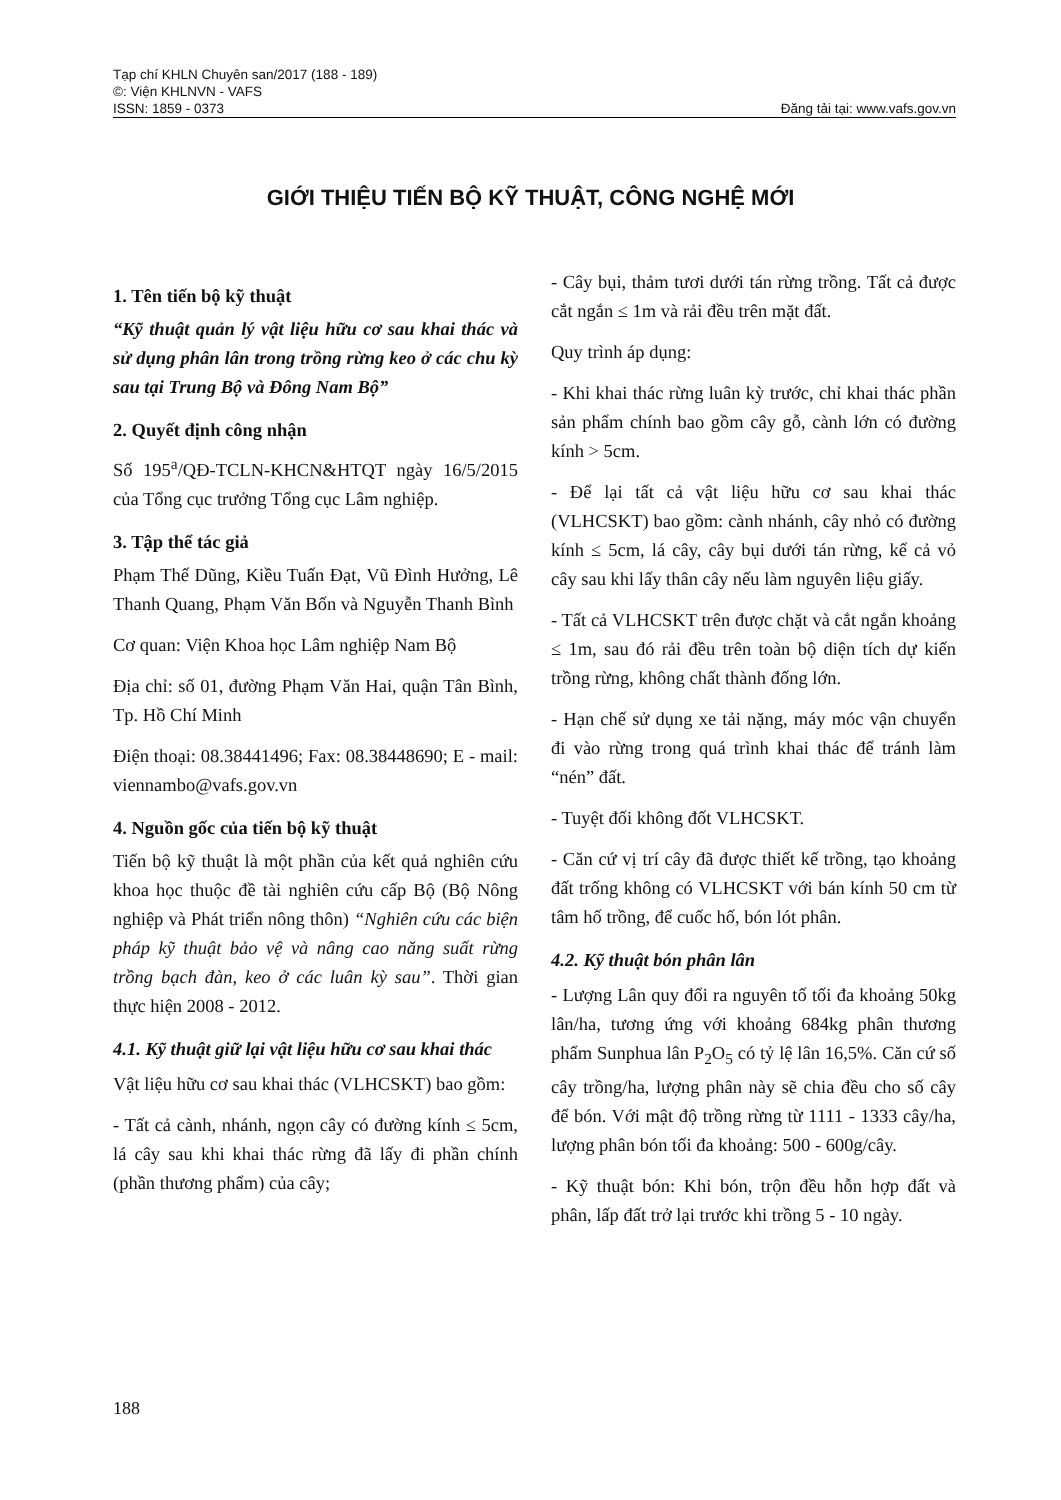Tạp chí KHLN Chuyên san/2017 (188 - 189)
©: Viện KHLNVN - VAFS
ISSN: 1859 - 0373 Đăng tải tại: www.vafs.gov.vn
GIỚI THIỆU TIẾN BỘ KỸ THUẬT, CÔNG NGHỆ MỚI
1. Tên tiến bộ kỹ thuật
“Kỹ thuật quản lý vật liệu hữu cơ sau khai thác và sử dụng phân lân trong trồng rừng keo ở các chu kỳ sau tại Trung Bộ và Đông Nam Bộ”
2. Quyết định công nhận
Số 195<sup>a</sup>/QĐ-TCLN-KHCN&HTQT ngày 16/5/2015 của Tổng cục trưởng Tổng cục Lâm nghiệp.
3. Tập thể tác giả
Phạm Thế Dũng, Kiều Tuấn Đạt, Vũ Đình Hưởng, Lê Thanh Quang, Phạm Văn Bốn và Nguyễn Thanh Bình
Cơ quan: Viện Khoa học Lâm nghiệp Nam Bộ
Địa chỉ: số 01, đường Phạm Văn Hai, quận Tân Bình, Tp. Hồ Chí Minh
Điện thoại: 08.38441496; Fax: 08.38448690; E - mail: viennambo@vafs.gov.vn
4. Nguồn gốc của tiến bộ kỹ thuật
Tiến bộ kỹ thuật là một phần của kết quả nghiên cứu khoa học thuộc đề tài nghiên cứu cấp Bộ (Bộ Nông nghiệp và Phát triển nông thôn) “Nghiên cứu các biện pháp kỹ thuật bảo vệ và nâng cao năng suất rừng trồng bạch đàn, keo ở các luân kỳ sau”. Thời gian thực hiện 2008 - 2012.
4.1. Kỹ thuật giữ lại vật liệu hữu cơ sau khai thác
Vật liệu hữu cơ sau khai thác (VLHCSKT) bao gồm:
- Tất cả cành, nhánh, ngọn cây có đường kính ≤ 5cm, lá cây sau khi khai thác rừng đã lấy đi phần chính (phần thương phẩm) của cây;
- Cây bụi, thảm tươi dưới tán rừng trồng. Tất cả được cắt ngắn ≤ 1m và rải đều trên mặt đất.
Quy trình áp dụng:
- Khi khai thác rừng luân kỳ trước, chỉ khai thác phần sản phẩm chính bao gồm cây gỗ, cành lớn có đường kính > 5cm.
- Để lại tất cả vật liệu hữu cơ sau khai thác (VLHCSKT) bao gồm: cành nhánh, cây nhỏ có đường kính ≤ 5cm, lá cây, cây bụi dưới tán rừng, kể cả vỏ cây sau khi lấy thân cây nếu làm nguyên liệu giấy.
- Tất cả VLHCSKT trên được chặt và cắt ngắn khoảng ≤ 1m, sau đó rải đều trên toàn bộ diện tích dự kiến trồng rừng, không chất thành đống lớn.
- Hạn chế sử dụng xe tải nặng, máy móc vận chuyển đi vào rừng trong quá trình khai thác để tránh làm “nén” đất.
- Tuyệt đối không đốt VLHCSKT.
- Căn cứ vị trí cây đã được thiết kế trồng, tạo khoảng đất trống không có VLHCSKT với bán kính 50 cm từ tâm hố trồng, để cuốc hố, bón lót phân.
4.2. Kỹ thuật bón phân lân
- Lượng Lân quy đổi ra nguyên tố tối đa khoảng 50kg lân/ha, tương ứng với khoảng 684kg phân thương phẩm Sunphua lân P<sub>2</sub>O<sub>5</sub> có tỷ lệ lân 16,5%. Căn cứ số cây trồng/ha, lượng phân này sẽ chia đều cho số cây để bón. Với mật độ trồng rừng từ 1111 - 1333 cây/ha, lượng phân bón tối đa khoảng: 500 - 600g/cây.
- Kỹ thuật bón: Khi bón, trộn đều hỗn hợp đất và phân, lấp đất trở lại trước khi trồng 5 - 10 ngày.
188